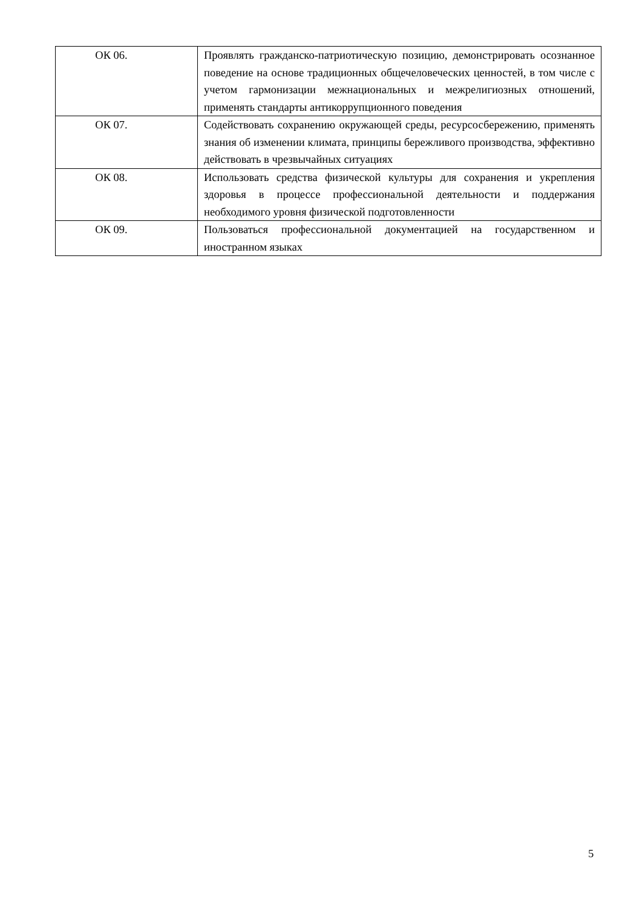| ОК 06. | Проявлять гражданско-патриотическую позицию, демонстрировать осознанное поведение на основе традиционных общечеловеческих ценностей, в том числе с учетом гармонизации межнациональных и межрелигиозных отношений, применять стандарты антикоррупционного поведения |
| ОК 07. | Содействовать сохранению окружающей среды, ресурсосбережению, применять знания об изменении климата, принципы бережливого производства, эффективно действовать в чрезвычайных ситуациях |
| ОК 08. | Использовать средства физической культуры для сохранения и укрепления здоровья в процессе профессиональной деятельности и поддержания необходимого уровня физической подготовленности |
| ОК 09. | Пользоваться профессиональной документацией на государственном и иностранном языках |
5